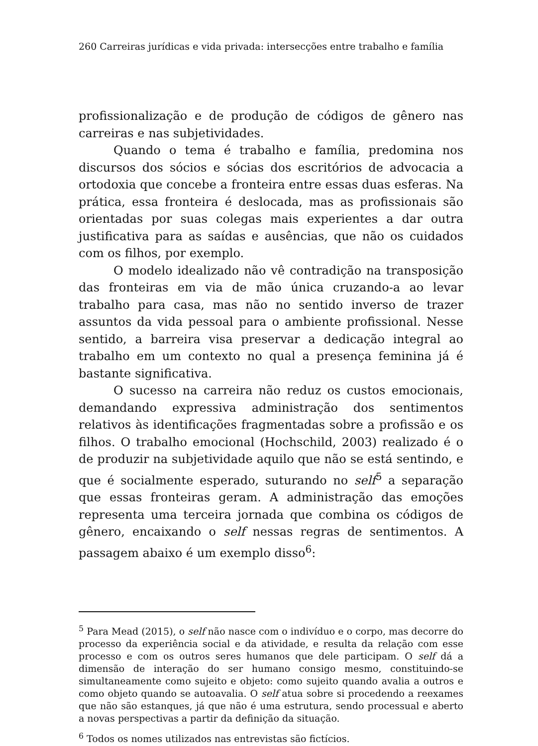260 Carreiras jurídicas e vida privada: intersecções entre trabalho e família
profissionalização e de produção de códigos de gênero nas carreiras e nas subjetividades.
Quando o tema é trabalho e família, predomina nos discursos dos sócios e sócias dos escritórios de advocacia a ortodoxia que concebe a fronteira entre essas duas esferas. Na prática, essa fronteira é deslocada, mas as profissionais são orientadas por suas colegas mais experientes a dar outra justificativa para as saídas e ausências, que não os cuidados com os filhos, por exemplo.
O modelo idealizado não vê contradição na transposição das fronteiras em via de mão única cruzando-a ao levar trabalho para casa, mas não no sentido inverso de trazer assuntos da vida pessoal para o ambiente profissional. Nesse sentido, a barreira visa preservar a dedicação integral ao trabalho em um contexto no qual a presença feminina já é bastante significativa.
O sucesso na carreira não reduz os custos emocionais, demandando expressiva administração dos sentimentos relativos às identificações fragmentadas sobre a profissão e os filhos. O trabalho emocional (Hochschild, 2003) realizado é o de produzir na subjetividade aquilo que não se está sentindo, e que é socialmente esperado, suturando no self<sup>5</sup> a separação que essas fronteiras geram. A administração das emoções representa uma terceira jornada que combina os códigos de gênero, encaixando o self nessas regras de sentimentos. A passagem abaixo é um exemplo disso<sup>6</sup>:
<sup>5</sup> Para Mead (2015), o self não nasce com o indivíduo e o corpo, mas decorre do processo da experiência social e da atividade, e resulta da relação com esse processo e com os outros seres humanos que dele participam. O self dá a dimensão de interação do ser humano consigo mesmo, constituindo-se simultaneamente como sujeito e objeto: como sujeito quando avalia a outros e como objeto quando se autoavalia. O self atua sobre si procedendo a reexames que não são estanques, já que não é uma estrutura, sendo processual e aberto a novas perspectivas a partir da definição da situação.
<sup>6</sup> Todos os nomes utilizados nas entrevistas são fictícios.